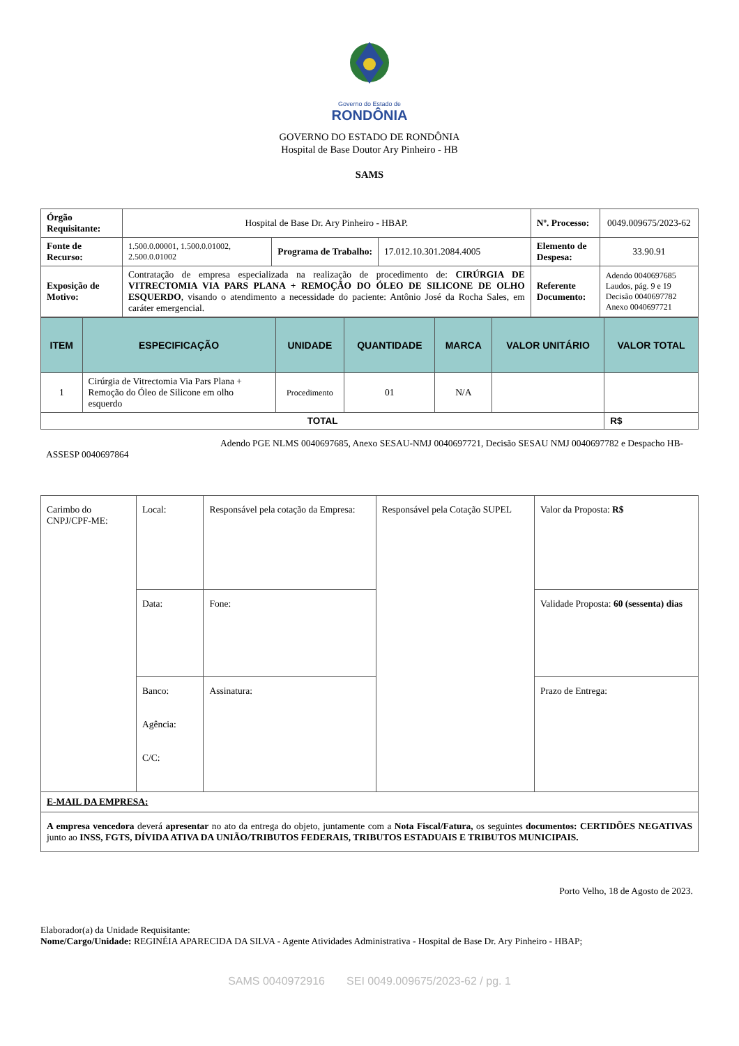Governo do Estado de
RONDÔNIA
GOVERNO DO ESTADO DE RONDÔNIA
Hospital de Base Doutor Ary Pinheiro - HB
SAMS
| Órgão Requisitante: | Hospital de Base Dr. Ary Pinheiro - HBAP. | | | Nº. Processo: | 0049.009675/2023-62 |
| Fonte de Recurso: | 1.500.0.00001, 1.500.0.01002, 2.500.0.01002 | Programa de Trabalho: | 17.012.10.301.2084.4005 | Elemento de Despesa: | 33.90.91 |
| Exposição de Motivo: | Contratação de empresa especializada na realização de procedimento de: CIRÚRGIA DE VITRECTOMIA VIA PARS PLANA + REMOÇÃO DO ÓLEO DE SILICONE DE OLHO ESQUERDO , visando o atendimento a necessidade do paciente: Antônio José da Rocha Sales, em caráter emergencial. | | | Referente Documento: | Adendo 0040697685 Laudos, pág. 9 e 19 Decisão 0040697782 Anexo 0040697721 |
| ITEM | ESPECIFICAÇÃO | UNIDADE | QUANTIDADE | MARCA | VALOR UNITÁRIO | VALOR TOTAL |
| --- | --- | --- | --- | --- | --- | --- |
| 1 | Cirúrgia de Vitrectomia Via Pars Plana + Remoção do Óleo de Silicone em olho esquerdo | Procedimento | 01 | N/A | | |
| TOTAL | | | | | | R$ |
Adendo PGE NLMS 0040697685, Anexo SESAU-NMJ 0040697721, Decisão SESAU NMJ 0040697782 e Despacho HB-ASSESP 0040697864
| Carimbo do CNPJ/CPF-ME: | Local: | Responsável pela cotação da Empresa: | Responsável pela Cotação SUPEL | Valor da Proposta: R$ |
| | Data: | Fone: | | Validade Proposta: 60 (sessenta) dias |
| | Banco: Agência: C/C: | Assinatura: | | Prazo de Entrega: |
| E-MAIL DA EMPRESA: | | | | |
| A empresa vencedora deverá apresentar no ato da entrega do objeto, juntamente com a Nota Fiscal/Fatura, os seguintes documentos: CERTIDÕES NEGATIVAS junto ao INSS, FGTS, DÍVIDA ATIVA DA UNIÃO/TRIBUTOS FEDERAIS, TRIBUTOS ESTADUAIS E TRIBUTOS MUNICIPAIS. | | | | |
Porto Velho, 18 de Agosto de 2023.
Elaborador(a) da Unidade Requisitante:
Nome/Cargo/Unidade: REGINÉIA APARECIDA DA SILVA - Agente Atividades Administrativa - Hospital de Base Dr. Ary Pinheiro - HBAP;
SAMS 0040972916 SEI 0049.009675/2023-62 / pg. 1